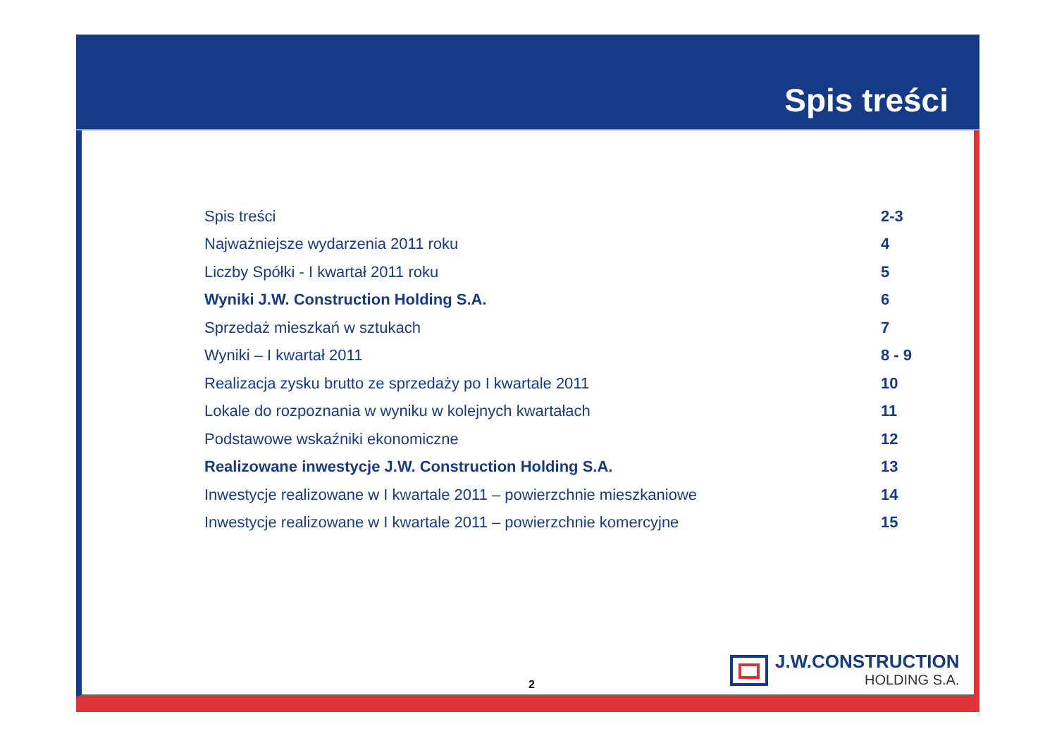Spis treści
| Spis treści | 2-3 |
| Najważniejsze wydarzenia 2011 roku | 4 |
| Liczby Spółki - I kwartał 2011 roku | 5 |
| Wyniki J.W. Construction Holding S.A. | 6 |
| Sprzedaż mieszkań w sztukach | 7 |
| Wyniki – I kwartał 2011 | 8 - 9 |
| Realizacja zysku brutto ze sprzedaży po I kwartale 2011 | 10 |
| Lokale do rozpoznania w wyniku w kolejnych kwartałach | 11 |
| Podstawowe wskaźniki ekonomiczne | 12 |
| Realizowane inwestycje J.W. Construction Holding S.A. | 13 |
| Inwestycje realizowane w I kwartale 2011 – powierzchnie mieszkaniowe | 14 |
| Inwestycje realizowane w I kwartale 2011 – powierzchnie komercyjne | 15 |
J.W.CONSTRUCTION
HOLDING S.A.
2